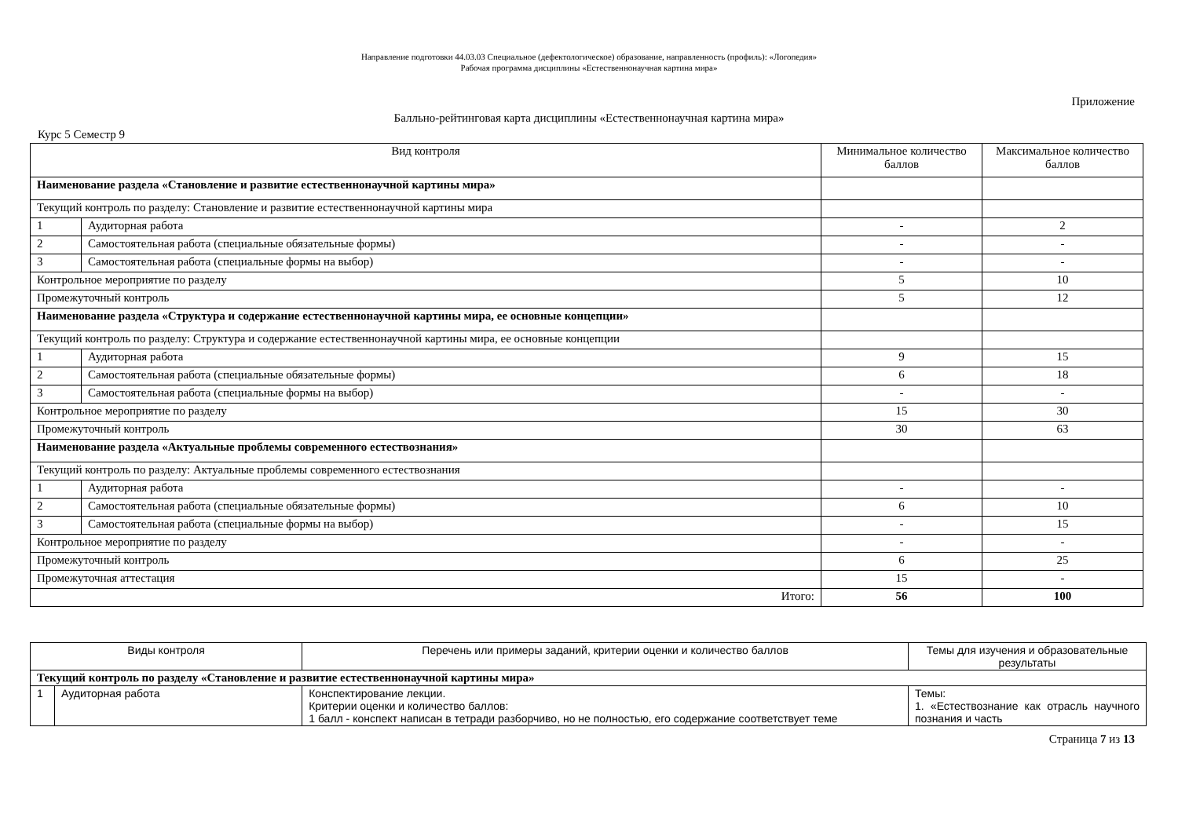Направление подготовки 44.03.03 Специальное (дефектологическое) образование, направленность (профиль): «Логопедия»
Рабочая программа дисциплины «Естественнонаучная картина мира»
Приложение
Балльно-рейтинговая карта дисциплины «Естественнонаучная картина мира»
Курс 5 Семестр 9
| Вид контроля | | Минимальное количество баллов | Максимальное количество баллов |
| --- | --- | --- | --- |
| Наименование раздела «Становление и развитие естественнонаучной картины мира» | | | |
| Текущий контроль по разделу: Становление и развитие естественнонаучной картины мира | | | |
| 1 | Аудиторная работа | - | 2 |
| 2 | Самостоятельная работа (специальные обязательные формы) | - | - |
| 3 | Самостоятельная работа (специальные формы на выбор) | - | - |
| Контрольное мероприятие по разделу | | 5 | 10 |
| Промежуточный контроль | | 5 | 12 |
| Наименование раздела «Структура и содержание естественнонаучной картины мира, ее основные концепции» | | | |
| Текущий контроль по разделу: Структура и содержание естественнонаучной картины мира, ее основные концепции | | | |
| 1 | Аудиторная работа | 9 | 15 |
| 2 | Самостоятельная работа (специальные обязательные формы) | 6 | 18 |
| 3 | Самостоятельная работа (специальные формы на выбор) | - | - |
| Контрольное мероприятие по разделу | | 15 | 30 |
| Промежуточный контроль | | 30 | 63 |
| Наименование раздела «Актуальные проблемы современного естествознания» | | | |
| Текущий контроль по разделу: Актуальные проблемы современного естествознания | | | |
| 1 | Аудиторная работа | - | - |
| 2 | Самостоятельная работа (специальные обязательные формы) | 6 | 10 |
| 3 | Самостоятельная работа (специальные формы на выбор) | - | 15 |
| Контрольное мероприятие по разделу | | - | - |
| Промежуточный контроль | | 6 | 25 |
| Промежуточная аттестация | | 15 | - |
| Итого: | | 56 | 100 |
| Виды контроля | | Перечень или примеры заданий, критерии оценки и количество баллов | Темы для изучения и образовательные результаты |
| --- | --- | --- | --- |
| Текущий контроль по разделу «Становление и развитие естественнонаучной картины мира» | | | |
| 1 | Аудиторная работа | Конспектирование лекции. Критерии оценки и количество баллов: 1 балл - конспект написан в тетради разборчиво, но не полностью, его содержание соответствует теме | Темы: 1. «Естествознание как отрасль научного познания и часть |
Страница 7 из 13